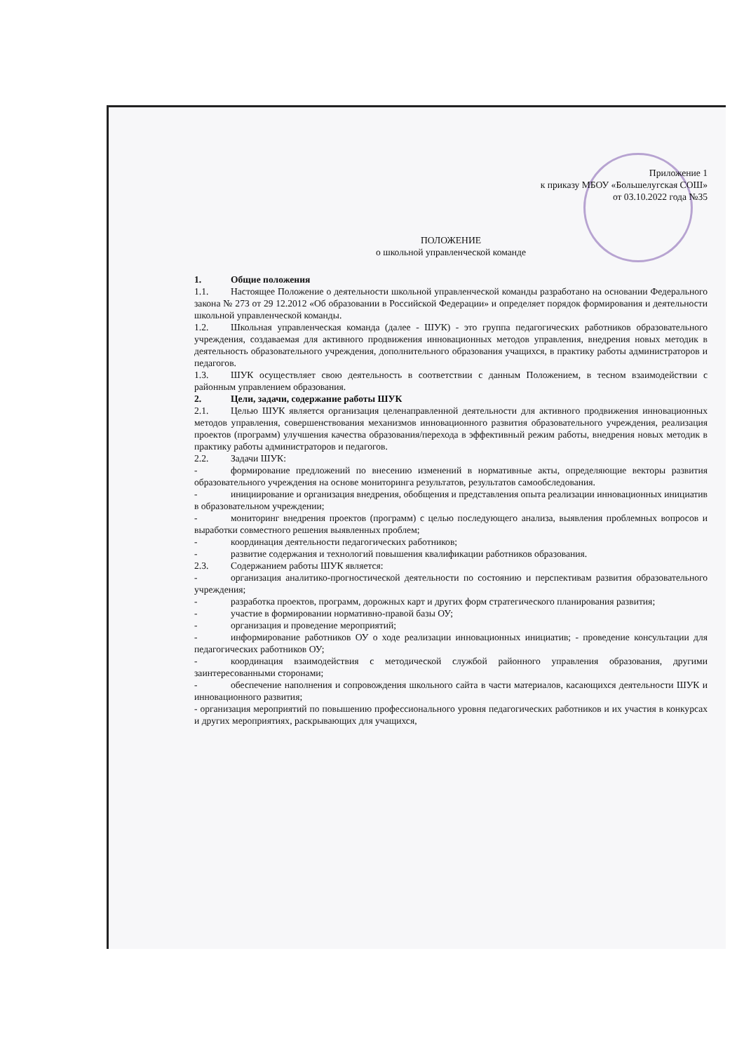Приложение 1
к приказу МБОУ «Большелугская СОШ»
от 03.10.2022 года №35
ПОЛОЖЕНИЕ
о школьной управленческой команде
1. Общие положения
1.1. Настоящее Положение о деятельности школьной управленческой команды разработано на основании Федерального закона № 273 от 29 12.2012 «Об образовании в Российской Федерации» и определяет порядок формирования и деятельности школьной управленческой команды.
1.2. Школьная управленческая команда (далее - ШУК) - это группа педагогических работников образовательного учреждения, создаваемая для активного продвижения инновационных методов управления, внедрения новых методик в деятельность образовательного учреждения, дополнительного образования учащихся, в практику работы администраторов и педагогов.
1.3. ШУК осуществляет свою деятельность в соответствии с данным Положением, в тесном взаимодействии с районным управлением образования.
2. Цели, задачи, содержание работы ШУК
2.1. Целью ШУК является организация целенаправленной деятельности для активного продвижения инновационных методов управления, совершенствования механизмов инновационного развития образовательного учреждения, реализация проектов (программ) улучшения качества образования/перехода в эффективный режим работы, внедрения новых методик в практику работы администраторов и педагогов.
2.2. Задачи ШУК:
- формирование предложений по внесению изменений в нормативные акты, определяющие векторы развития образовательного учреждения на основе мониторинга результатов, результатов самообследования.
- инициирование и организация внедрения, обобщения и представления опыта реализации инновационных инициатив в образовательном учреждении;
- мониторинг внедрения проектов (программ) с целью последующего анализа, выявления проблемных вопросов и выработки совместного решения выявленных проблем;
- координация деятельности педагогических работников;
- развитие содержания и технологий повышения квалификации работников образования.
2.3. Содержанием работы ШУК является:
- организация аналитико-прогностической деятельности по состоянию и перспективам развития образовательного учреждения;
- разработка проектов, программ, дорожных карт и других форм стратегического планирования развития;
- участие в формировании нормативно-правой базы ОУ;
- организация и проведение мероприятий;
- информирование работников ОУ о ходе реализации инновационных инициатив; - проведение консультации для педагогических работников ОУ;
- координация взаимодействия с методической службой районного управления образования, другими заинтересованными сторонами;
- обеспечение наполнения и сопровождения школьного сайта в части материалов, касающихся деятельности ШУК и инновационного развития;
- организация мероприятий по повышению профессионального уровня педагогических работников и их участия в конкурсах и других мероприятиях, раскрывающих для учащихся,